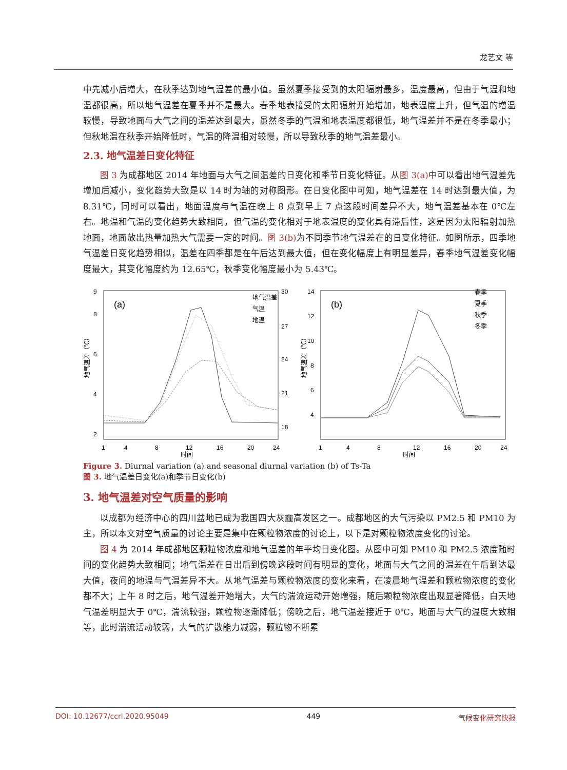龙艺文 等
中先减小后增大，在秋季达到地气温差的最小值。虽然夏季接受到的太阳辐射最多，温度最高，但由于气温和地温都很高，所以地气温差在夏季并不是最大。春季地表接受的太阳辐射开始增加，地表温度上升，但气温的增温较慢，导致地面与大气之间的温差达到最大，虽然冬季的气温和地表温度都很低，地气温差并不是在冬季最小；但秋地温在秋季开始降低时，气温的降温相对较慢，所以导致秋季的地气温差最小。
2.3. 地气温差日变化特征
图 3 为成都地区 2014 年地面与大气之间温差的日变化和季节日变化特征。从图 3(a) 中可以看出地气温差先增加后减小，变化趋势大致是以 14 时为轴的对称图形。在日变化图中可知，地气温差在 14 时达到最大值，为 8.31℃，同时可以看出，地面温度与气温在晚上 8 点到早上 7 点这段时间差异不大，地气温差基本在 0℃左右。地温和气温的变化趋势大致相同，但气温的变化相对于地表温度的变化具有滞后性，这是因为太阳辐射加热地面，地面放出热量加热大气需要一定的时间。图 3(b) 为不同季节地气温差在的日变化特征。如图所示，四季地气温差日变化趋势相似，温差在四季都是在午后达到最大值，但在变化幅度上有明显差异，春季地气温差变化幅度最大，其变化幅度约为 12.65℃，秋季变化幅度最小为 5.43℃。
(a)
地气温差
气温
地温
9
8
6
4
2
30
27
24
21
18
1
4
8
12
16
20
24
时间
地气温差（℃）
(b)
春季
夏季
秋季
冬季
14
12
10
8
6
4
1
4
8
12
16
20
24
时间
地气温差（℃）
Figure 3. Diurnal variation (a) and seasonal diurnal variation (b) of Ts-Ta
图 3. 地气温差日变化(a)和季节日变化(b)
3. 地气温差对空气质量的影响
以成都为经济中心的四川盆地已成为我国四大灰霾高发区之一。成都地区的大气污染以 PM2.5 和 PM10 为主，所以本文对空气质量的讨论主要是集中在颗粒物浓度的讨论上，以下是对颗粒物浓度变化的讨论。
图 4 为 2014 年成都地区颗粒物浓度和地气温差的年平均日变化图。从图中可知 PM10 和 PM2.5 浓度随时间的变化趋势大致相同；地气温差在日出后到傍晚这段时间有明显的变化，地面与大气之间的温差在午后到达最大值，夜间的地温与气温差异不大。从地气温差与颗粒物浓度的变化来看，在凌晨地气温差和颗粒物浓度的变化都不大；上午 8 时之后，地气温差开始增大，大气的湍流运动开始增强，随后颗粒物浓度出现显著降低，白天地气温差明显大于 0℃，湍流较强，颗粒物逐渐降低；傍晚之后，地气温差接近于 0℃，地面与大气的温度大致相等，此时湍流活动较弱，大气的扩散能力减弱，颗粒物不断累
DOI: 10.12677/ccrl.2020.95049 449 气候变化研究快报